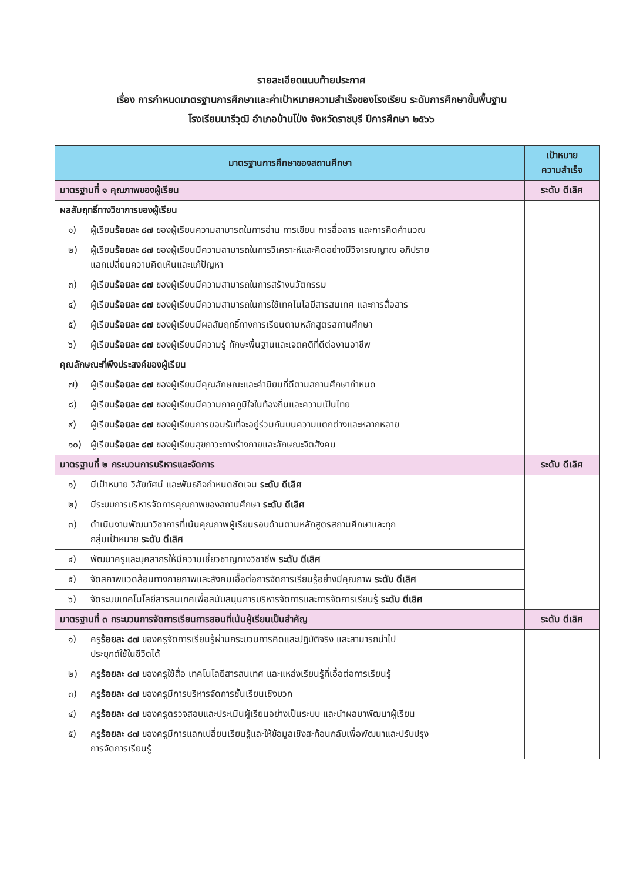รายละเอียดแนบท้ายประกาศ
เรื่อง การกำหนดมาตรฐานการศึกษาและค่าเป้าหมายความสำเร็จของโรงเรียน ระดับการศึกษาขั้นพื้นฐาน
โรงเรียนนารีวุฒิ อำเภอบ้านโป่ง จังหวัดราชบุรี ปีการศึกษา ๒๕๖๖
| มาตรฐานการศึกษาของสถานศึกษา | เป้าหมาย ความสำเร็จ |
| --- | --- |
| มาตรฐานที่ ๑ คุณภาพของผู้เรียน | ระดับ ดีเลิศ |
| ผลสัมฤทธิ์ทางวิชาการของผู้เรียน | |
| ๑) ผู้เรียน ร้อยละ ๘๗ ของผู้เรียนความสามารถในการอ่าน การเขียน การสื่อสาร และการคิดคำนวณ | |
| ๒) ผู้เรียน ร้อยละ ๘๗ ของผู้เรียนมีความสามารถในการวิเคราะห์และคิดอย่างมีวิจารณญาณ อภิปราย แลกเปลี่ยนความคิดเห็นและแก้ปัญหา | |
| ๓) ผู้เรียน ร้อยละ ๘๗ ของผู้เรียนมีความสามารถในการสร้างนวัตกรรม | |
| ๔) ผู้เรียน ร้อยละ ๘๗ ของผู้เรียนมีความสามารถในการใช้เทคโนโลยีสารสนเทศ และการสื่อสาร | |
| ๕) ผู้เรียน ร้อยละ ๘๗ ของผู้เรียนมีผลสัมฤทธิ์ทางการเรียนตามหลักสูตรสถานศึกษา | |
| ๖) ผู้เรียน ร้อยละ ๘๗ ของผู้เรียนมีความรู้ ทักษะพื้นฐานและเจตคติที่ดีต่องานอาชีพ | |
| คุณลักษณะที่พึงประสงค์ของผู้เรียน | |
| ๗) ผู้เรียน ร้อยละ ๘๗ ของผู้เรียนมีคุณลักษณะและค่านิยมที่ดีตามสถานศึกษากำหนด | |
| ๘) ผู้เรียน ร้อยละ ๘๗ ของผู้เรียนมีความภาคภูมิใจในท้องถิ่นและความเป็นไทย | |
| ๙) ผู้เรียน ร้อยละ ๘๗ ของผู้เรียนการยอมรับที่จะอยู่ร่วมกันบนความแตกต่างและหลากหลาย | |
| ๑๐) ผู้เรียน ร้อยละ ๘๗ ของผู้เรียนสุขภาวะทางร่างกายและลักษณะจิตสังคม | |
| มาตรฐานที่ ๒ กระบวนการบริหารและจัดการ | ระดับ ดีเลิศ |
| ๑) มีเป้าหมาย วิสัยทัศน์ และพันธกิจกำหนดชัดเจน ระดับ ดีเลิศ | |
| ๒) มีระบบการบริหารจัดการคุณภาพของสถานศึกษา ระดับ ดีเลิศ | |
| ๓) ดำเนินงานพัฒนาวิชาการที่เน้นคุณภาพผู้เรียนรอบด้านตามหลักสูตรสถานศึกษาและทุก กลุ่มเป้าหมาย ระดับ ดีเลิศ | |
| ๔) พัฒนาครูและบุคลากรให้มีความเชี่ยวชาญทางวิชาชีพ ระดับ ดีเลิศ | |
| ๕) จัดสภาพแวดล้อมทางกายภาพและสังคมเอื้อต่อการจัดการเรียนรู้อย่างมีคุณภาพ ระดับ ดีเลิศ | |
| ๖) จัดระบบเทคโนโลยีสารสนเทศเพื่อสนับสนุนการบริหารจัดการและการจัดการเรียนรู้ ระดับ ดีเลิศ | |
| มาตรฐานที่ ๓ กระบวนการจัดการเรียนการสอนที่เน้นผู้เรียนเป็นสำคัญ | ระดับ ดีเลิศ |
| ๑) ครู ร้อยละ ๘๗ ของครูจัดการเรียนรู้ผ่านกระบวนการคิดและปฏิบัติจริง และสามารถนำไป ประยุกต์ใช้ในชีวิตได้ | |
| ๒) ครู ร้อยละ ๘๗ ของครูใช้สื่อ เทคโนโลยีสารสนเทศ และแหล่งเรียนรู้ที่เอื้อต่อการเรียนรู้ | |
| ๓) ครู ร้อยละ ๘๗ ของครูมีการบริหารจัดการชั้นเรียนเชิงบวก | |
| ๔) ครู ร้อยละ ๘๗ ของครูตรวจสอบและประเมินผู้เรียนอย่างเป็นระบบ และนำผลมาพัฒนาผู้เรียน | |
| ๕) ครู ร้อยละ ๘๗ ของครูมีการแลกเปลี่ยนเรียนรู้และให้ข้อมูลเชิงสะท้อนกลับเพื่อพัฒนาและปรับปรุง การจัดการเรียนรู้ | |